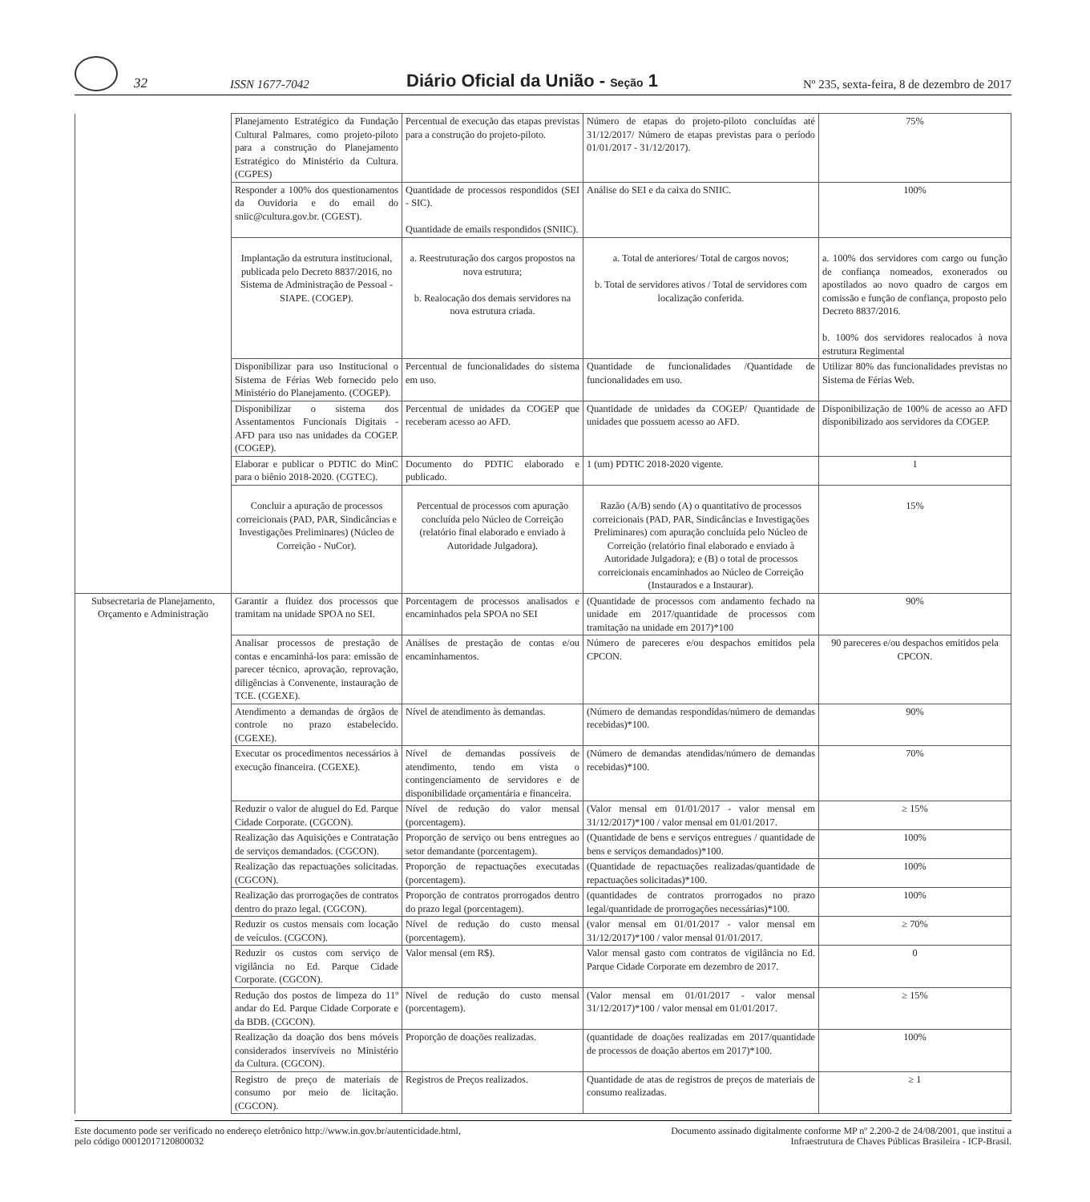32
ISSN 1677-7042
Diário Oficial da União - Seção 1
Nº 235, sexta-feira, 8 de dezembro de 2017
| | Planejamento Estratégico da Fundação Cultural Palmares, como projeto-piloto para a construção do Planejamento Estratégico do Ministério da Cultura. (CGPES) | Percentual de execução das etapas previstas para a construção do projeto-piloto. | Número de etapas do projeto-piloto concluídas até 31/12/2017/ Número de etapas previstas para o período 01/01/2017 - 31/12/2017). | 75% |
| | Responder a 100% dos questionamentos da Ouvidoria e do email do sniic@cultura.gov.br. (CGEST). | Quantidade de processos respondidos (SEI - SIC). Quantidade de emails respondidos (SNIIC). | Análise do SEI e da caixa do SNIIC. | 100% |
| | Implantação da estrutura institucional, publicada pelo Decreto 8837/2016, no Sistema de Administração de Pessoal - SIAPE. (COGEP). | a. Reestruturação dos cargos propostos na nova estrutura; b. Realocação dos demais servidores na nova estrutura criada. | a. Total de anteriores/ Total de cargos novos; b. Total de servidores ativos / Total de servidores com localização conferida. | a. 100% dos servidores com cargo ou função de confiança nomeados, exonerados ou apostilados ao novo quadro de cargos em comissão e função de confiança, proposto pelo Decreto 8837/2016. b. 100% dos servidores realocados à nova estrutura Regimental |
| | Disponibilizar para uso Institucional o Sistema de Férias Web fornecido pelo Ministério do Planejamento. (COGEP). | Percentual de funcionalidades do sistema em uso. | Quantidade de funcionalidades /Quantidade de funcionalidades em uso. | Utilizar 80% das funcionalidades previstas no Sistema de Férias Web. |
| | Disponibilizar o sistema dos Assentamentos Funcionais Digitais - AFD para uso nas unidades da COGEP. (COGEP). | Percentual de unidades da COGEP que receberam acesso ao AFD. | Quantidade de unidades da COGEP/ Quantidade de unidades que possuem acesso ao AFD. | Disponibilização de 100% de acesso ao AFD disponibilizado aos servidores da COGEP. |
| | Elaborar e publicar o PDTIC do MinC para o biênio 2018-2020. (CGTEC). | Documento do PDTIC elaborado e publicado. | 1 (um) PDTIC 2018-2020 vigente. | 1 |
| | Concluir a apuração de processos correicionais (PAD, PAR, Sindicâncias e Investigações Preliminares) (Núcleo de Correição - NuCor). | Percentual de processos com apuração concluída pelo Núcleo de Correição (relatório final elaborado e enviado à Autoridade Julgadora). | Razão (A/B) sendo (A) o quantitativo de processos correicionais (PAD, PAR, Sindicâncias e Investigações Preliminares) com apuração concluída pelo Núcleo de Correição (relatório final elaborado e enviado à Autoridade Julgadora); e (B) o total de processos correicionais encaminhados ao Núcleo de Correição (Instaurados e a Instaurar). | 15% |
| Subsecretaria de Planejamento, Orçamento e Administração | Garantir a fluidez dos processos que tramitam na unidade SPOA no SEI. | Porcentagem de processos analisados e encaminhados pela SPOA no SEI | (Quantidade de processos com andamento fechado na unidade em 2017/quantidade de processos com tramitação na unidade em 2017)*100 | 90% |
| | Analisar processos de prestação de contas e encaminhá-los para: emissão de parecer técnico, aprovação, reprovação, diligências à Convenente, instauração de TCE. (CGEXE). | Análises de prestação de contas e/ou encaminhamentos. | Número de pareceres e/ou despachos emitidos pela CPCON. | 90 pareceres e/ou despachos emitidos pela CPCON. |
| | Atendimento a demandas de órgãos de controle no prazo estabelecido. (CGEXE). | Nível de atendimento às demandas. | (Número de demandas respondidas/número de demandas recebidas)*100. | 90% |
| | Executar os procedimentos necessários à execução financeira. (CGEXE). | Nível de demandas possíveis de atendimento, tendo em vista o contingenciamento de servidores e de disponibilidade orçamentária e financeira. | (Número de demandas atendidas/número de demandas recebidas)*100. | 70% |
| | Reduzir o valor de aluguel do Ed. Parque Cidade Corporate. (CGCON). | Nível de redução do valor mensal (porcentagem). | (Valor mensal em 01/01/2017 - valor mensal em 31/12/2017)*100 / valor mensal em 01/01/2017. | ≥ 15% |
| | Realização das Aquisições e Contratação de serviços demandados. (CGCON). | Proporção de serviço ou bens entregues ao setor demandante (porcentagem). | (Quantidade de bens e serviços entregues / quantidade de bens e serviços demandados)*100. | 100% |
| | Realização das repactuações solicitadas. (CGCON). | Proporção de repactuações executadas (porcentagem). | (Quantidade de repactuações realizadas/quantidade de repactuações solicitadas)*100. | 100% |
| | Realização das prorrogações de contratos dentro do prazo legal. (CGCON). | Proporção de contratos prorrogados dentro do prazo legal (porcentagem). | (quantidades de contratos prorrogados no prazo legal/quantidade de prorrogações necessárias)*100. | 100% |
| | Reduzir os custos mensais com locação de veículos. (CGCON). | Nível de redução do custo mensal (porcentagem). | (valor mensal em 01/01/2017 - valor mensal em 31/12/2017)*100 / valor mensal 01/01/2017. | ≥ 70% |
| | Reduzir os custos com serviço de vigilância no Ed. Parque Cidade Corporate. (CGCON). | Valor mensal (em R$). | Valor mensal gasto com contratos de vigilância no Ed. Parque Cidade Corporate em dezembro de 2017. | 0 |
| | Redução dos postos de limpeza do 11º andar do Ed. Parque Cidade Corporate e da BDB. (CGCON). | Nível de redução do custo mensal (porcentagem). | (Valor mensal em 01/01/2017 - valor mensal 31/12/2017)*100 / valor mensal em 01/01/2017. | ≥ 15% |
| | Realização da doação dos bens móveis considerados inservíveis no Ministério da Cultura. (CGCON). | Proporção de doações realizadas. | (quantidade de doações realizadas em 2017/quantidade de processos de doação abertos em 2017)*100. | 100% |
| | Registro de preço de materiais de consumo por meio de licitação. (CGCON). | Registros de Preços realizados. | Quantidade de atas de registros de preços de materiais de consumo realizadas. | ≥ 1 |
Este documento pode ser verificado no endereço eletrônico http://www.in.gov.br/autenticidade.html,
pelo código 00012017120800032
Documento assinado digitalmente conforme MP nº 2.200-2 de 24/08/2001, que institui a
Infraestrutura de Chaves Públicas Brasileira - ICP-Brasil.